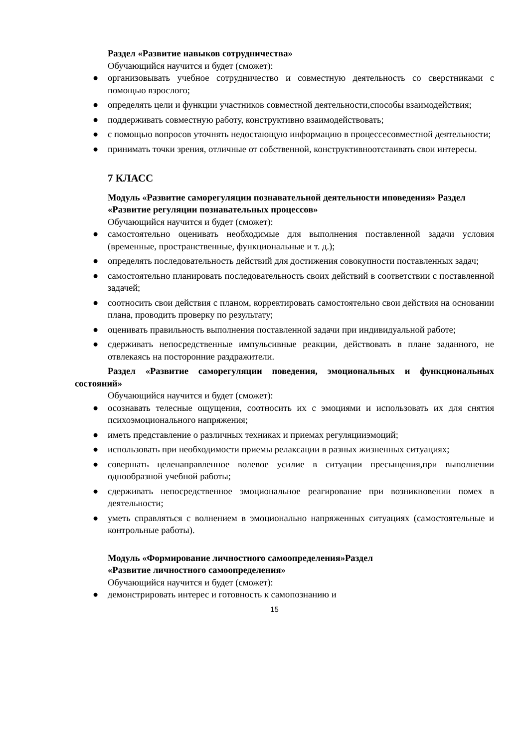Раздел «Развитие навыков сотрудничества»
Обучающийся научится и будет (сможет):
● организовывать учебное сотрудничество и совместную деятельность со сверстниками с помощью взрослого;
● определять цели и функции участников совместной деятельности,способы взаимодействия;
● поддерживать совместную работу, конструктивно взаимодействовать;
● с помощью вопросов уточнять недостающую информацию в процессесовместной деятельности;
● принимать точки зрения, отличные от собственной, конструктивноотстаивать свои интересы.
7 КЛАСС
Модуль «Развитие саморегуляции познавательной деятельности иповедения» Раздел «Развитие регуляции познавательных процессов»
Обучающийся научится и будет (сможет):
● самостоятельно оценивать необходимые для выполнения поставленной задачи условия (временные, пространственные, функциональные и т. д.);
● определять последовательность действий для достижения совокупности поставленных задач;
● самостоятельно планировать последовательность своих действий в соответствии с поставленной задачей;
● соотносить свои действия с планом, корректировать самостоятельно свои действия на основании плана, проводить проверку по результату;
● оценивать правильность выполнения поставленной задачи при индивидуальной работе;
● сдерживать непосредственные импульсивные реакции, действовать в плане заданного, не отвлекаясь на посторонние раздражители.
Раздел «Развитие саморегуляции поведения, эмоциональных и функциональных состояний»
Обучающийся научится и будет (сможет):
● осознавать телесные ощущения, соотносить их с эмоциями и использовать их для снятия психоэмоционального напряжения;
● иметь представление о различных техниках и приемах регуляцииэмоций;
● использовать при необходимости приемы релаксации в разных жизненных ситуациях;
● совершать целенаправленное волевое усилие в ситуации пресыщения,при выполнении однообразной учебной работы;
● сдерживать непосредственное эмоциональное реагирование при возникновении помех в деятельности;
● уметь справляться с волнением в эмоционально напряженных ситуациях (самостоятельные и контрольные работы).
Модуль «Формирование личностного самоопределения»Раздел
«Развитие личностного самоопределения»
Обучающийся научится и будет (сможет):
● демонстрировать интерес и готовность к самопознанию и
15